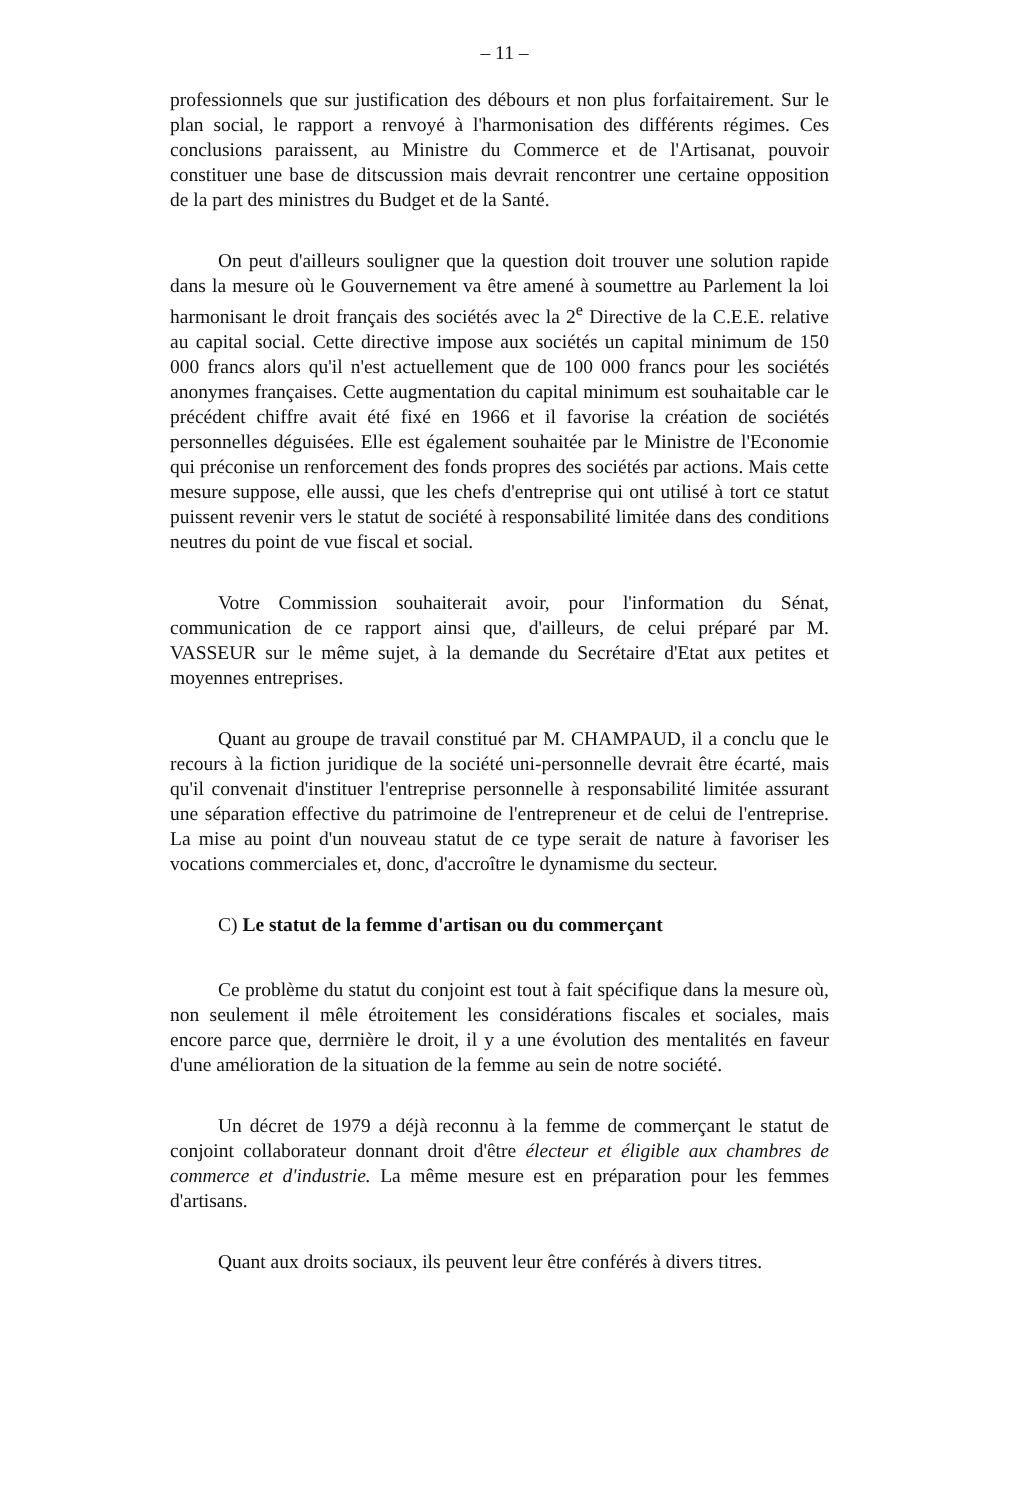– 11 –
professionnels que sur justification des débours et non plus forfaitairement. Sur le plan social, le rapport a renvoyé à l'harmonisation des différents régimes. Ces conclusions paraissent, au Ministre du Commerce et de l'Artisanat, pouvoir constituer une base de ditscussion mais devrait rencontrer une certaine opposition de la part des ministres du Budget et de la Santé.
On peut d'ailleurs souligner que la question doit trouver une solution rapide dans la mesure où le Gouvernement va être amené à soumettre au Parlement la loi harmonisant le droit français des sociétés avec la 2<sup>e</sup> Directive de la C.E.E. relative au capital social. Cette directive impose aux sociétés un capital minimum de 150 000 francs alors qu'il n'est actuellement que de 100 000 francs pour les sociétés anonymes françaises. Cette augmentation du capital minimum est souhaitable car le précédent chiffre avait été fixé en 1966 et il favorise la création de sociétés personnelles déguisées. Elle est également souhaitée par le Ministre de l'Economie qui préconise un renforcement des fonds propres des sociétés par actions. Mais cette mesure suppose, elle aussi, que les chefs d'entreprise qui ont utilisé à tort ce statut puissent revenir vers le statut de société à responsabilité limitée dans des conditions neutres du point de vue fiscal et social.
Votre Commission souhaiterait avoir, pour l'information du Sénat, communication de ce rapport ainsi que, d'ailleurs, de celui préparé par M. VASSEUR sur le même sujet, à la demande du Secrétaire d'Etat aux petites et moyennes entreprises.
Quant au groupe de travail constitué par M. CHAMPAUD, il a conclu que le recours à la fiction juridique de la société uni-personnelle devrait être écarté, mais qu'il convenait d'instituer l'entreprise personnelle à responsabilité limitée assurant une séparation effective du patrimoine de l'entrepreneur et de celui de l'entreprise. La mise au point d'un nouveau statut de ce type serait de nature à favoriser les vocations commerciales et, donc, d'accroître le dynamisme du secteur.
C) Le statut de la femme d'artisan ou du commerçant
Ce problème du statut du conjoint est tout à fait spécifique dans la mesure où, non seulement il mêle étroitement les considérations fiscales et sociales, mais encore parce que, derrnière le droit, il y a une évolution des mentalités en faveur d'une amélioration de la situation de la femme au sein de notre société.
Un décret de 1979 a déjà reconnu à la femme de commerçant le statut de conjoint collaborateur donnant droit d'être électeur et éligible aux chambres de commerce et d'industrie. La même mesure est en préparation pour les femmes d'artisans.
Quant aux droits sociaux, ils peuvent leur être conférés à divers titres.